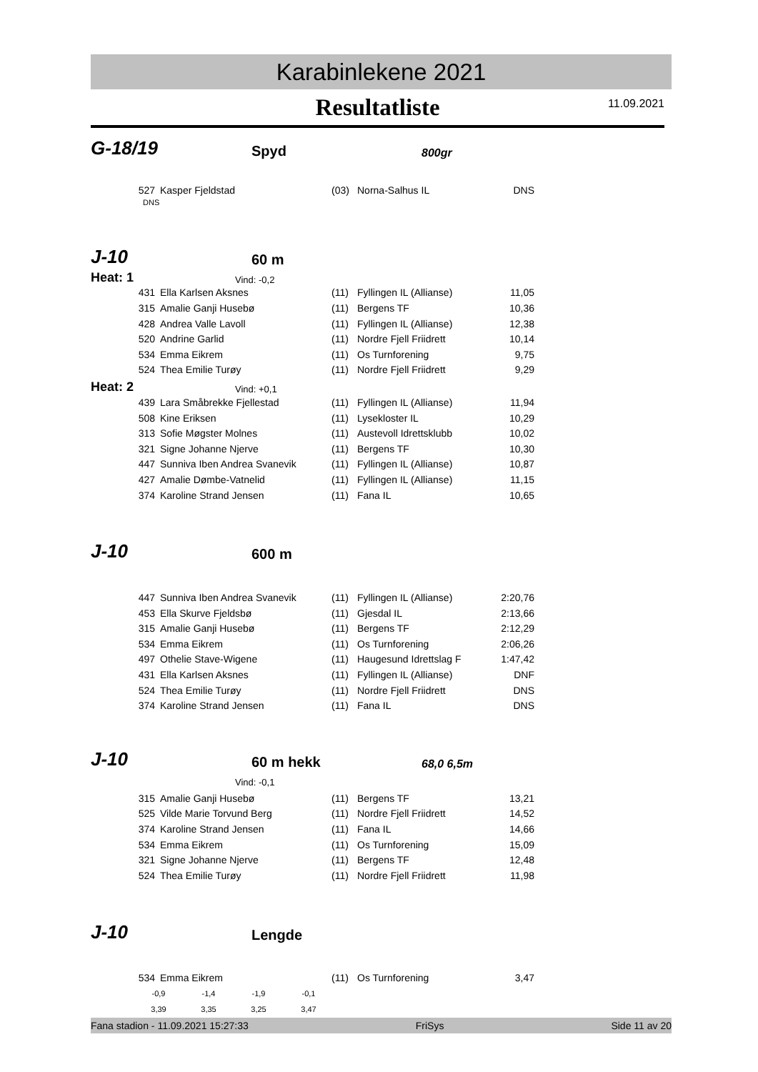Karabinlekene 2021
Resultatliste 11.09.2021
G-18/19 Spyd 800gr
| 527 | Kasper Fjeldstad | (03) | Norna-Salhus IL | DNS |
DNS
J-10 60 m
Heat: 1 Vind: -0,2
| 431 | Ella Karlsen Aksnes | (11) | Fyllingen IL (Allianse) | 11,05 |
| 315 | Amalie Ganji Husebø | (11) | Bergens TF | 10,36 |
| 428 | Andrea Valle Lavoll | (11) | Fyllingen IL (Allianse) | 12,38 |
| 520 | Andrine Garlid | (11) | Nordre Fjell Friidrett | 10,14 |
| 534 | Emma Eikrem | (11) | Os Turnforening | 9,75 |
| 524 | Thea Emilie Turøy | (11) | Nordre Fjell Friidrett | 9,29 |
Heat: 2 Vind: +0,1
| 439 | Lara Småbrekke Fjellestad | (11) | Fyllingen IL (Allianse) | 11,94 |
| 508 | Kine Eriksen | (11) | Lysekloster IL | 10,29 |
| 313 | Sofie Møgster Molnes | (11) | Austevoll Idrettsklubb | 10,02 |
| 321 | Signe Johanne Njerve | (11) | Bergens TF | 10,30 |
| 447 | Sunniva Iben Andrea Svanevik | (11) | Fyllingen IL (Allianse) | 10,87 |
| 427 | Amalie Dømbe-Vatnelid | (11) | Fyllingen IL (Allianse) | 11,15 |
| 374 | Karoline Strand Jensen | (11) | Fana IL | 10,65 |
J-10 600 m
| 447 | Sunniva Iben Andrea Svanevik | (11) | Fyllingen IL (Allianse) | 2:20,76 |
| 453 | Ella Skurve Fjeldsbø | (11) | Gjesdal IL | 2:13,66 |
| 315 | Amalie Ganji Husebø | (11) | Bergens TF | 2:12,29 |
| 534 | Emma Eikrem | (11) | Os Turnforening | 2:06,26 |
| 497 | Othelie Stave-Wigene | (11) | Haugesund Idrettslag F | 1:47,42 |
| 431 | Ella Karlsen Aksnes | (11) | Fyllingen IL (Allianse) | DNF |
| 524 | Thea Emilie Turøy | (11) | Nordre Fjell Friidrett | DNS |
| 374 | Karoline Strand Jensen | (11) | Fana IL | DNS |
J-10 60 m hekk 68,0 6,5m
Vind: -0,1
| 315 | Amalie Ganji Husebø | (11) | Bergens TF | 13,21 |
| 525 | Vilde Marie Torvund Berg | (11) | Nordre Fjell Friidrett | 14,52 |
| 374 | Karoline Strand Jensen | (11) | Fana IL | 14,66 |
| 534 | Emma Eikrem | (11) | Os Turnforening | 15,09 |
| 321 | Signe Johanne Njerve | (11) | Bergens TF | 12,48 |
| 524 | Thea Emilie Turøy | (11) | Nordre Fjell Friidrett | 11,98 |
J-10 Lengde
| 534 | Emma Eikrem | (11) | Os Turnforening | 3,47 |
| -0,9 | -1,4 | -1,9 | -0,1 |
| 3,39 | 3,35 | 3,25 | 3,47 |
Fana stadion - 11.09.2021 15:27:33 FriSys Side 11 av 20